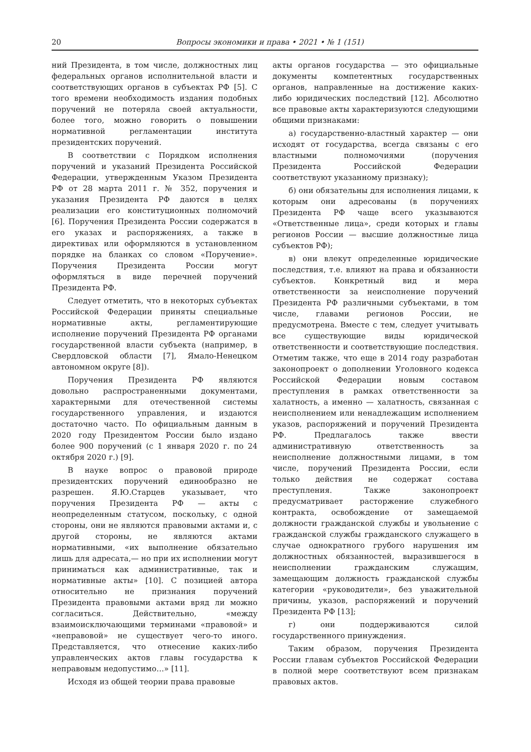20 Вопросы экономики и права • 2021 • № 1 (151)
ний Президента, в том числе, должностных лиц федеральных органов исполнительной власти и соответствующих органов в субъектах РФ [5]. С того времени необходимость издания подобных поручений не потеряла своей актуальности, более того, можно говорить о повышении нормативной регламентации института президентских поручений.
В соответствии с Порядком исполнения поручений и указаний Президента Российской Федерации, утвержденным Указом Президента РФ от 28 марта 2011 г. № 352, поручения и указания Президента РФ даются в целях реализации его конституционных полномочий [6]. Поручения Президента России содержатся в его указах и распоряжениях, а также в директивах или оформляются в установленном порядке на бланках со словом «Поручение». Поручения Президента России могут оформляться в виде перечней поручений Президента РФ.
Следует отметить, что в некоторых субъектах Российской Федерации приняты специальные нормативные акты, регламентирующие исполнение поручений Президента РФ органами государственной власти субъекта (например, в Свердловской области [7], Ямало-Ненецком автономном округе [8]).
Поручения Президента РФ являются довольно распространенными документами, характерными для отечественной системы государственного управления, и издаются достаточно часто. По официальным данным в 2020 году Президентом России было издано более 900 поручений (с 1 января 2020 г. по 24 октября 2020 г.) [9].
В науке вопрос о правовой природе президентских поручений единообразно не разрешен. Я.Ю.Старцев указывает, что поручения Президента РФ — акты с неопределенным статусом, поскольку, с одной стороны, они не являются правовыми актами и, с другой стороны, не являются актами нормативными, «их выполнение обязательно лишь для адресата,— но при их исполнении могут приниматься как административные, так и нормативные акты» [10]. С позицией автора относительно не признания поручений Президента правовыми актами вряд ли можно согласиться. Действительно, «между взаимоисключающими терминами «правовой» и «неправовой» не существует чего-то иного. Представляется, что отнесение каких-либо управленческих актов главы государства к неправовым недопустимо…» [11].
Исходя из общей теории права правовые
акты органов государства — это официальные документы компетентных государственных органов, направленные на достижение каких-либо юридических последствий [12]. Абсолютно все правовые акты характеризуются следующими общими признаками:
а) государственно-властный характер — они исходят от государства, всегда связаны с его властными полномочиями (поручения Президента Российской Федерации соответствуют указанному признаку);
б) они обязательны для исполнения лицами, к которым они адресованы (в поручениях Президента РФ чаще всего указываются «Ответственные лица», среди которых и главы регионов России — высшие должностные лица субъектов РФ);
в) они влекут определенные юридические последствия, т.е. влияют на права и обязанности субъектов. Конкретный вид и мера ответственности за неисполнение поручений Президента РФ различными субъектами, в том числе, главами регионов России, не предусмотрена. Вместе с тем, следует учитывать все существующие виды юридической ответственности и соответствующие последствия. Отметим также, что еще в 2014 году разработан законопроект о дополнении Уголовного кодекса Российской Федерации новым составом преступления в рамках ответственности за халатность, а именно — халатность, связанная с неисполнением или ненадлежащим исполнением указов, распоряжений и поручений Президента РФ. Предлагалось также ввести административную ответственность за неисполнение должностными лицами, в том числе, поручений Президента России, если только действия не содержат состава преступления. Также законопроект предусматривает расторжение служебного контракта, освобождение от замещаемой должности гражданской службы и увольнение с гражданской службы гражданского служащего в случае однократного грубого нарушения им должностных обязанностей, выразившегося в неисполнении гражданским служащим, замещающим должность гражданской службы категории «руководители», без уважительной причины, указов, распоряжений и поручений Президента РФ [13];
г) они поддерживаются силой государственного принуждения.
Таким образом, поручения Президента России главам субъектов Российской Федерации в полной мере соответствуют всем признакам правовых актов.